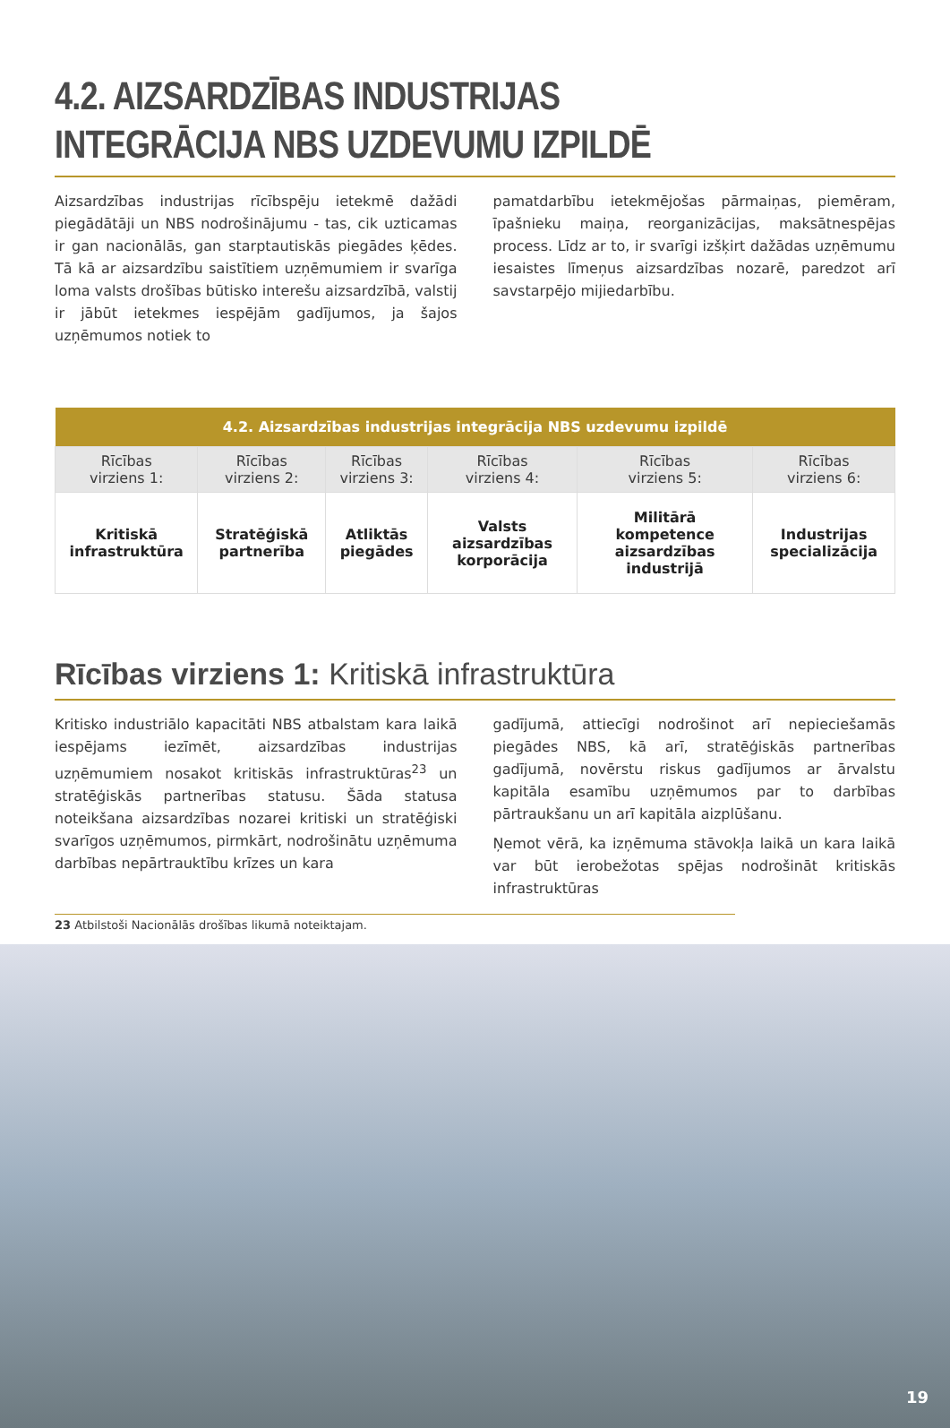4.2. AIZSARDZĪBAS INDUSTRIJAS
INTEGRĀCIJA NBS UZDEVUMU IZPILDĒ
Aizsardzības industrijas rīcībspēju ietekmē dažādi piegādātāji un NBS nodrošinājumu - tas, cik uzticamas ir gan nacionālās, gan starptautiskās piegādes ķēdes. Tā kā ar aizsardzību saistītiem uzņēmumiem ir svarīga loma valsts drošības būtisko interešu aizsardzībā, valstij ir jābūt ietekmes iespējām gadījumos, ja šajos uzņēmumos notiek to
pamatdarbību ietekmējošas pārmaiņas, piemēram, īpašnieku maiņa, reorganizācijas, maksātnespējas process. Līdz ar to, ir svarīgi izšķirt dažādas uzņēmumu iesaistes līmeņus aizsardzības nozarē, paredzot arī savstarpējo mijiedarbību.
| 4.2. Aizsardzības industrijas integrācija NBS uzdevumu izpildē | | | | | |
| --- | --- | --- | --- | --- | --- |
| Rīcības virziens 1: | Rīcības virziens 2: | Rīcības virziens 3: | Rīcības virziens 4: | Rīcības virziens 5: | Rīcības virziens 6: |
| Kritiskā infrastruktūra | Stratēģiskā partnerība | Atliktās piegādes | Valsts aizsardzības korporācija | Militārā kompetence aizsardzības industrijā | Industrijas specializācija |
Rīcības virziens 1: Kritiskā infrastruktūra
Kritisko industriālo kapacitāti NBS atbalstam kara laikā iespējams iezīmēt, aizsardzības industrijas uzņēmumiem nosakot kritiskās infrastruktūras<sup>23</sup> un stratēģiskās partnerības statusu. Šāda statusa noteikšana aizsardzības nozarei kritiski un stratēģiski svarīgos uzņēmumos, pirmkārt, nodrošinātu uzņēmuma darbības nepārtrauktību krīzes un kara
gadījumā, attiecīgi nodrošinot arī nepieciešamās piegādes NBS, kā arī, stratēģiskās partnerības gadījumā, novērstu riskus gadījumos ar ārvalstu kapitāla esamību uzņēmumos par to darbības pārtraukšanu un arī kapitāla aizplūšanu.
Ņemot vērā, ka izņēmuma stāvokļa laikā un kara laikā var būt ierobežotas spējas nodrošināt kritiskās infrastruktūras
23 Atbilstoši Nacionālās drošības likumā noteiktajam.
19